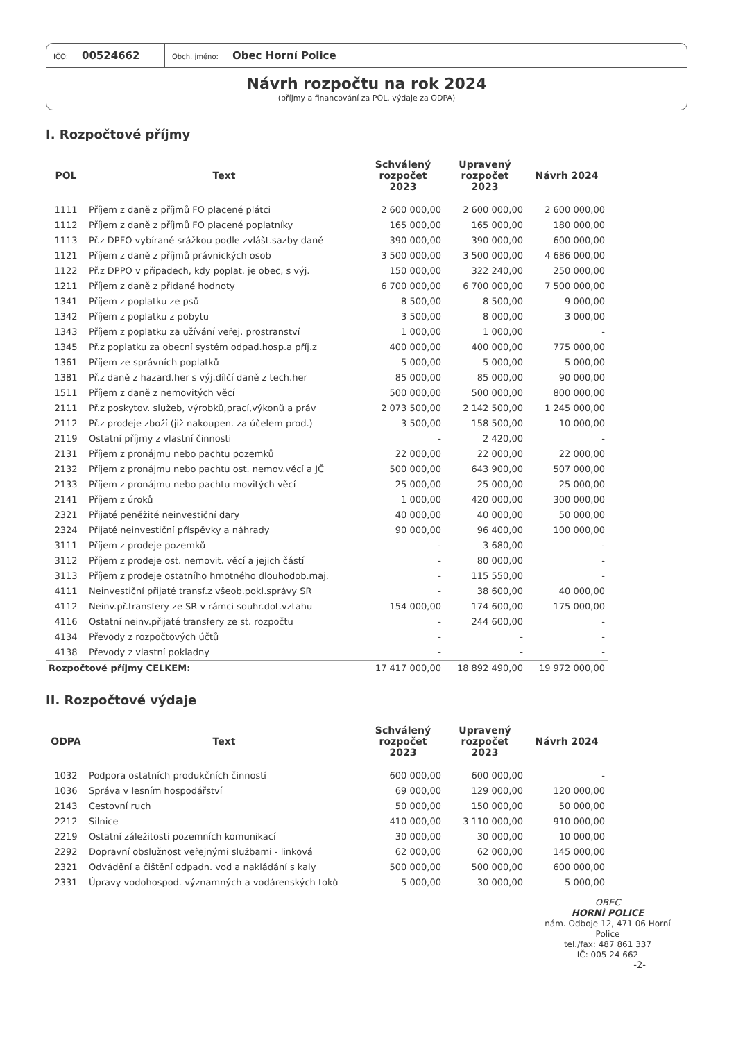IČO: 00524662
Obch. jméno: Obec Horní Police
Návrh rozpočtu na rok 2024
(příjmy a financování za POL, výdaje za ODPA)
I. Rozpočtové příjmy
| POL | Text | Schválený rozpočet 2023 | Upravený rozpočet 2023 | Návrh 2024 |
| --- | --- | --- | --- | --- |
| 1111 | Příjem z daně z příjmů FO placené plátci | 2 600 000,00 | 2 600 000,00 | 2 600 000,00 |
| 1112 | Příjem z daně z příjmů FO placené poplatníky | 165 000,00 | 165 000,00 | 180 000,00 |
| 1113 | Př.z DPFO vybírané srážkou podle zvlášt.sazby daně | 390 000,00 | 390 000,00 | 600 000,00 |
| 1121 | Příjem z daně z příjmů právnických osob | 3 500 000,00 | 3 500 000,00 | 4 686 000,00 |
| 1122 | Př.z DPPO v případech, kdy poplat. je obec, s výj. | 150 000,00 | 322 240,00 | 250 000,00 |
| 1211 | Příjem z daně z přidané hodnoty | 6 700 000,00 | 6 700 000,00 | 7 500 000,00 |
| 1341 | Příjem z poplatku ze psů | 8 500,00 | 8 500,00 | 9 000,00 |
| 1342 | Příjem z poplatku z pobytu | 3 500,00 | 8 000,00 | 3 000,00 |
| 1343 | Příjem z poplatku za užívání veřej. prostranství | 1 000,00 | 1 000,00 | - |
| 1345 | Př.z poplatku za obecní systém odpad.hosp.a příj.z | 400 000,00 | 400 000,00 | 775 000,00 |
| 1361 | Příjem ze správních poplatků | 5 000,00 | 5 000,00 | 5 000,00 |
| 1381 | Př.z daně z hazard.her s výj.dílčí daně z tech.her | 85 000,00 | 85 000,00 | 90 000,00 |
| 1511 | Příjem z daně z nemovitých věcí | 500 000,00 | 500 000,00 | 800 000,00 |
| 2111 | Př.z poskytov. služeb, výrobků,prací,výkonů a práv | 2 073 500,00 | 2 142 500,00 | 1 245 000,00 |
| 2112 | Př.z prodeje zboží (již nakoupen. za účelem prod.) | 3 500,00 | 158 500,00 | 10 000,00 |
| 2119 | Ostatní příjmy z vlastní činnosti | - | 2 420,00 | - |
| 2131 | Příjem z pronájmu nebo pachtu pozemků | 22 000,00 | 22 000,00 | 22 000,00 |
| 2132 | Příjem z pronájmu nebo pachtu ost. nemov.věcí a JČ | 500 000,00 | 643 900,00 | 507 000,00 |
| 2133 | Příjem z pronájmu nebo pachtu movitých věcí | 25 000,00 | 25 000,00 | 25 000,00 |
| 2141 | Příjem z úroků | 1 000,00 | 420 000,00 | 300 000,00 |
| 2321 | Přijaté peněžité neinvestiční dary | 40 000,00 | 40 000,00 | 50 000,00 |
| 2324 | Přijaté neinvestiční příspěvky a náhrady | 90 000,00 | 96 400,00 | 100 000,00 |
| 3111 | Příjem z prodeje pozemků | - | 3 680,00 | - |
| 3112 | Příjem z prodeje ost. nemovit. věcí a jejich částí | - | 80 000,00 | - |
| 3113 | Příjem z prodeje ostatního hmotného dlouhodob.maj. | - | 115 550,00 | - |
| 4111 | Neinvestiční přijaté transf.z všeob.pokl.správy SR | - | 38 600,00 | 40 000,00 |
| 4112 | Neinv.př.transfery ze SR v rámci souhr.dot.vztahu | 154 000,00 | 174 600,00 | 175 000,00 |
| 4116 | Ostatní neinv.přijaté transfery ze st. rozpočtu | - | 244 600,00 | - |
| 4134 | Převody z rozpočtových účtů | - | - | - |
| 4138 | Převody z vlastní pokladny | - | - | - |
| Rozpočtové příjmy CELKEM: | | 17 417 000,00 | 18 892 490,00 | 19 972 000,00 |
II. Rozpočtové výdaje
| ODPA | Text | Schválený rozpočet 2023 | Upravený rozpočet 2023 | Návrh 2024 |
| --- | --- | --- | --- | --- |
| 1032 | Podpora ostatních produkčních činností | 600 000,00 | 600 000,00 | - |
| 1036 | Správa v lesním hospodářství | 69 000,00 | 129 000,00 | 120 000,00 |
| 2143 | Cestovní ruch | 50 000,00 | 150 000,00 | 50 000,00 |
| 2212 | Silnice | 410 000,00 | 3 110 000,00 | 910 000,00 |
| 2219 | Ostatní záležitosti pozemních komunikací | 30 000,00 | 30 000,00 | 10 000,00 |
| 2292 | Dopravní obslužnost veřejnými službami - linková | 62 000,00 | 62 000,00 | 145 000,00 |
| 2321 | Odvádění a čištění odpadn. vod a nakládání s kaly | 500 000,00 | 500 000,00 | 600 000,00 |
| 2331 | Úpravy vodohospod. významných a vodárenských toků | 5 000,00 | 30 000,00 | 5 000,00 |
OBEC
HORNÍ POLICE
nám. Odboje 12, 471 06 Horní Police
tel./fax: 487 861 337
IČ: 005 24 662
-2-